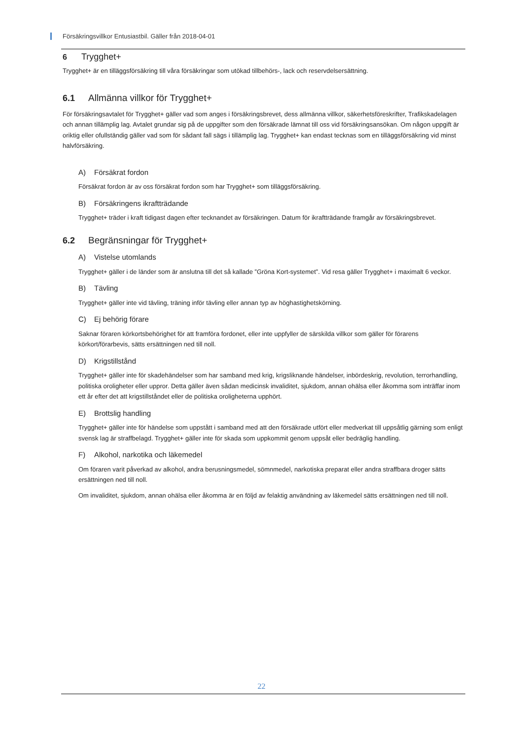Försäkringsvillkor Entusiastbil. Gäller från 2018-04-01
6 Trygghet+
Trygghet+ är en tilläggsförsäkring till våra försäkringar som utökad tillbehörs-, lack och reservdelsersättning.
6.1 Allmänna villkor för Trygghet+
För försäkringsavtalet för Trygghet+ gäller vad som anges i försäkringsbrevet, dess allmänna villkor, säkerhetsföreskrifter, Trafikskadelagen och annan tillämplig lag. Avtalet grundar sig på de uppgifter som den försäkrade lämnat till oss vid försäkringsansökan. Om någon uppgift är oriktig eller ofullständig gäller vad som för sådant fall sägs i tillämplig lag. Trygghet+ kan endast tecknas som en tilläggsförsäkring vid minst halvförsäkring.
A) Försäkrat fordon
Försäkrat fordon är av oss försäkrat fordon som har Trygghet+ som tilläggsförsäkring.
B) Försäkringens ikraftträdande
Trygghet+ träder i kraft tidigast dagen efter tecknandet av försäkringen. Datum för ikraftträdande framgår av försäkringsbrevet.
6.2 Begränsningar för Trygghet+
A) Vistelse utomlands
Trygghet+ gäller i de länder som är anslutna till det så kallade ”Gröna Kort-systemet”. Vid resa gäller Trygghet+ i maximalt 6 veckor.
B) Tävling
Trygghet+ gäller inte vid tävling, träning inför tävling eller annan typ av höghastighetskörning.
C) Ej behörig förare
Saknar föraren körkortsbehörighet för att framföra fordonet, eller inte uppfyller de särskilda villkor som gäller för förarens körkort/förarbevis, sätts ersättningen ned till noll.
D) Krigstillstånd
Trygghet+ gäller inte för skadehändelser som har samband med krig, krigsliknande händelser, inbördeskrig, revolution, terrorhandling, politiska oroligheter eller uppror. Detta gäller även sådan medicinsk invaliditet, sjukdom, annan ohälsa eller åkomma som inträffar inom ett år efter det att krigstillståndet eller de politiska oroligheterna upphört.
E) Brottslig handling
Trygghet+ gäller inte för händelse som uppstått i samband med att den försäkrade utfört eller medverkat till uppsåtlig gärning som enligt svensk lag är straffbelagd. Trygghet+ gäller inte för skada som uppkommit genom uppsåt eller bedräglig handling.
F) Alkohol, narkotika och läkemedel
Om föraren varit påverkad av alkohol, andra berusningsmedel, sömnmedel, narkotiska preparat eller andra straffbara droger sätts ersättningen ned till noll.
Om invaliditet, sjukdom, annan ohälsa eller åkomma är en följd av felaktig användning av läkemedel sätts ersättningen ned till noll.
22